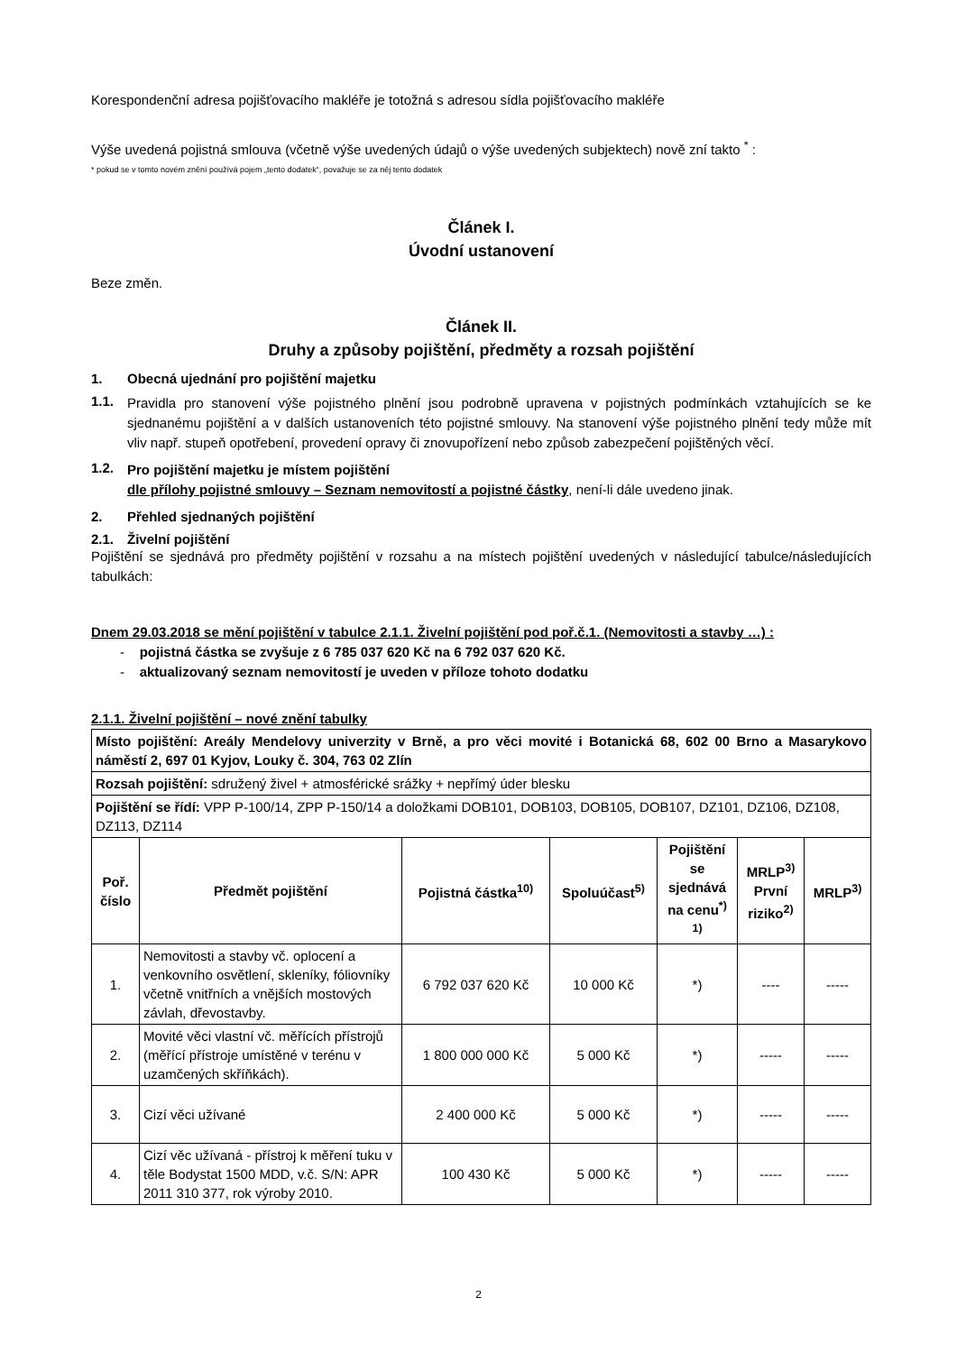Korespondenční adresa pojišťovacího makléře je totožná s adresou sídla pojišťovacího makléře
Výše uvedená pojistná smlouva (včetně výše uvedených údajů o výše uvedených subjektech) nově zní takto <sup>*</sup> :
* pokud se v tomto novém znění používá pojem „tento dodatek“, považuje se za něj tento dodatek
Článek I.
Úvodní ustanovení
Beze změn.
Článek II.
Druhy a způsoby pojištění, předměty a rozsah pojištění
1. Obecná ujednání pro pojištění majetku
1.1.
Pravidla pro stanovení výše pojistného plnění jsou podrobně upravena v pojistných podmínkách vztahujících se ke sjednanému pojištění a v dalších ustanoveních této pojistné smlouvy. Na stanovení výše pojistného plnění tedy může mít vliv např. stupeň opotřebení, provedení opravy či znovupořízení nebo způsob zabezpečení pojištěných věcí.
1.2.
Pro pojištění majetku je místem pojištění
dle přílohy pojistné smlouvy – Seznam nemovitostí a pojistné částky, není-li dále uvedeno jinak.
2. Přehled sjednaných pojištění
2.1. Živelní pojištění
Pojištění se sjednává pro předměty pojištění v rozsahu a na místech pojištění uvedených v následující tabulce/následujících tabulkách:
Dnem 29.03.2018 se mění pojištění v tabulce 2.1.1. Živelní pojištění pod poř.č.1. (Nemovitosti a stavby …) :
- pojistná částka se zvyšuje z 6 785 037 620 Kč na 6 792 037 620 Kč.
- aktualizovaný seznam nemovitostí je uveden v příloze tohoto dodatku
2.1.1. Živelní pojištění – nové znění tabulky
| Místo pojištění: Areály Mendelovy univerzity v Brně, a pro věci movité i Botanická 68, 602 00 Brno a Masarykovo náměstí 2, 697 01 Kyjov, Louky č. 304, 763 02 Zlín | | | | | | |
| Rozsah pojištění: sdružený živel + atmosférické srážky + nepřímý úder blesku | | | | | | |
| Pojištění se řídí: VPP P-100/14, ZPP P-150/14 a doložkami DOB101, DOB103, DOB105, DOB107, DZ101, DZ106, DZ108, DZ113, DZ114 | | | | | | |
| Poř. číslo | Předmět pojištění | Pojistná částka<sup>10)</sup> | Spoluúčast<sup>5)</sup> | Pojištění se sjednává na cenu<sup>*) 1)</sup> | MRLP<sup>3)</sup> První riziko<sup>2)</sup> | MRLP<sup>3)</sup> |
| 1. | Nemovitosti a stavby vč. oplocení a venkovního osvětlení, skleníky, fóliovníky včetně vnitřních a vnějších mostových závlah, dřevostavby. | 6 792 037 620 Kč | 10 000 Kč | *) | ---- | ----- |
| 2. | Movité věci vlastní vč. měřících přístrojů (měřící přístroje umístěné v terénu v uzamčených skříňkách). | 1 800 000 000 Kč | 5 000 Kč | *) | ----- | ----- |
| 3. | Cizí věci užívané | 2 400 000 Kč | 5 000 Kč | *) | ----- | ----- |
| 4. | Cizí věc užívaná - přístroj k měření tuku v těle Bodystat 1500 MDD, v.č. S/N: APR 2011 310 377, rok výroby 2010. | 100 430 Kč | 5 000 Kč | *) | ----- | ----- |
2